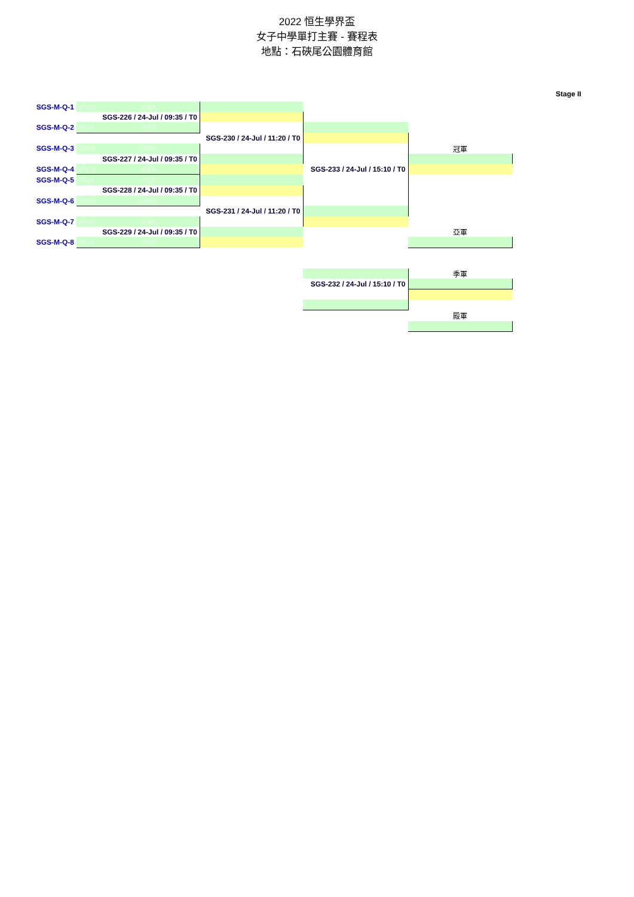2022 恒生學界盃
女子中學單打主賽 - 賽程表
地點：石硤尾公園體育館
Stage II
| SGS-M-Q-1 | #N/A | #N/A | | | |
| | SGS-226 / 24-Jul / 09:35 / T0 | | | | |
| SGS-M-Q-2 | #N/A | #N/A | | | |
| | | | SGS-230 / 24-Jul / 11:20 / T0 | | |
| SGS-M-Q-3 | #N/A | #N/A | | | 冠軍 |
| | SGS-227 / 24-Jul / 09:35 / T0 | | | | |
| SGS-M-Q-4 | #N/A | #N/A | | SGS-233 / 24-Jul / 15:10 / T0 | |
| SGS-M-Q-5 | #N/A | #N/A | | | |
| | SGS-228 / 24-Jul / 09:35 / T0 | | | | |
| SGS-M-Q-6 | #N/A | #N/A | | | |
| | | | SGS-231 / 24-Jul / 11:20 / T0 | | |
| SGS-M-Q-7 | #N/A | #N/A | | | |
| | SGS-229 / 24-Jul / 09:35 / T0 | | | | 亞軍 |
| SGS-M-Q-8 | #N/A | #N/A | | | |
| | | | | | 季軍 |
| | | | | SGS-232 / 24-Jul / 15:10 / T0 | |
| | | | | | 殿軍 |